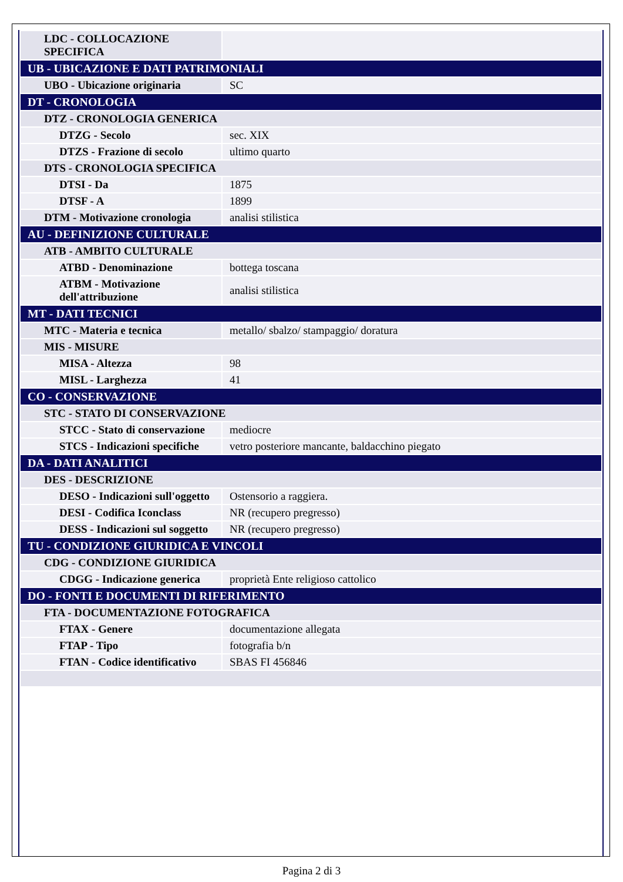| LDC - COLLOCAZIONE SPECIFICA | |
| UB - UBICAZIONE E DATI PATRIMONIALI | |
| UBO - Ubicazione originaria | SC |
| DT - CRONOLOGIA | |
| DTZ - CRONOLOGIA GENERICA | |
| DTZG - Secolo | sec. XIX |
| DTZS - Frazione di secolo | ultimo quarto |
| DTS - CRONOLOGIA SPECIFICA | |
| DTSI - Da | 1875 |
| DTSF - A | 1899 |
| DTM - Motivazione cronologia | analisi stilistica |
| AU - DEFINIZIONE CULTURALE | |
| ATB - AMBITO CULTURALE | |
| ATBD - Denominazione | bottega toscana |
| ATBM - Motivazione dell'attribuzione | analisi stilistica |
| MT - DATI TECNICI | |
| MTC - Materia e tecnica | metallo/ sbalzo/ stampaggio/ doratura |
| MIS - MISURE | |
| MISA - Altezza | 98 |
| MISL - Larghezza | 41 |
| CO - CONSERVAZIONE | |
| STC - STATO DI CONSERVAZIONE | |
| STCC - Stato di conservazione | mediocre |
| STCS - Indicazioni specifiche | vetro posteriore mancante, baldacchino piegato |
| DA - DATI ANALITICI | |
| DES - DESCRIZIONE | |
| DESO - Indicazioni sull'oggetto | Ostensorio a raggiera. |
| DESI - Codifica Iconclass | NR (recupero pregresso) |
| DESS - Indicazioni sul soggetto | NR (recupero pregresso) |
| TU - CONDIZIONE GIURIDICA E VINCOLI | |
| CDG - CONDIZIONE GIURIDICA | |
| CDGG - Indicazione generica | proprietà Ente religioso cattolico |
| DO - FONTI E DOCUMENTI DI RIFERIMENTO | |
| FTA - DOCUMENTAZIONE FOTOGRAFICA | |
| FTAX - Genere | documentazione allegata |
| FTAP - Tipo | fotografia b/n |
| FTAN - Codice identificativo | SBAS FI 456846 |
Pagina 2 di 3